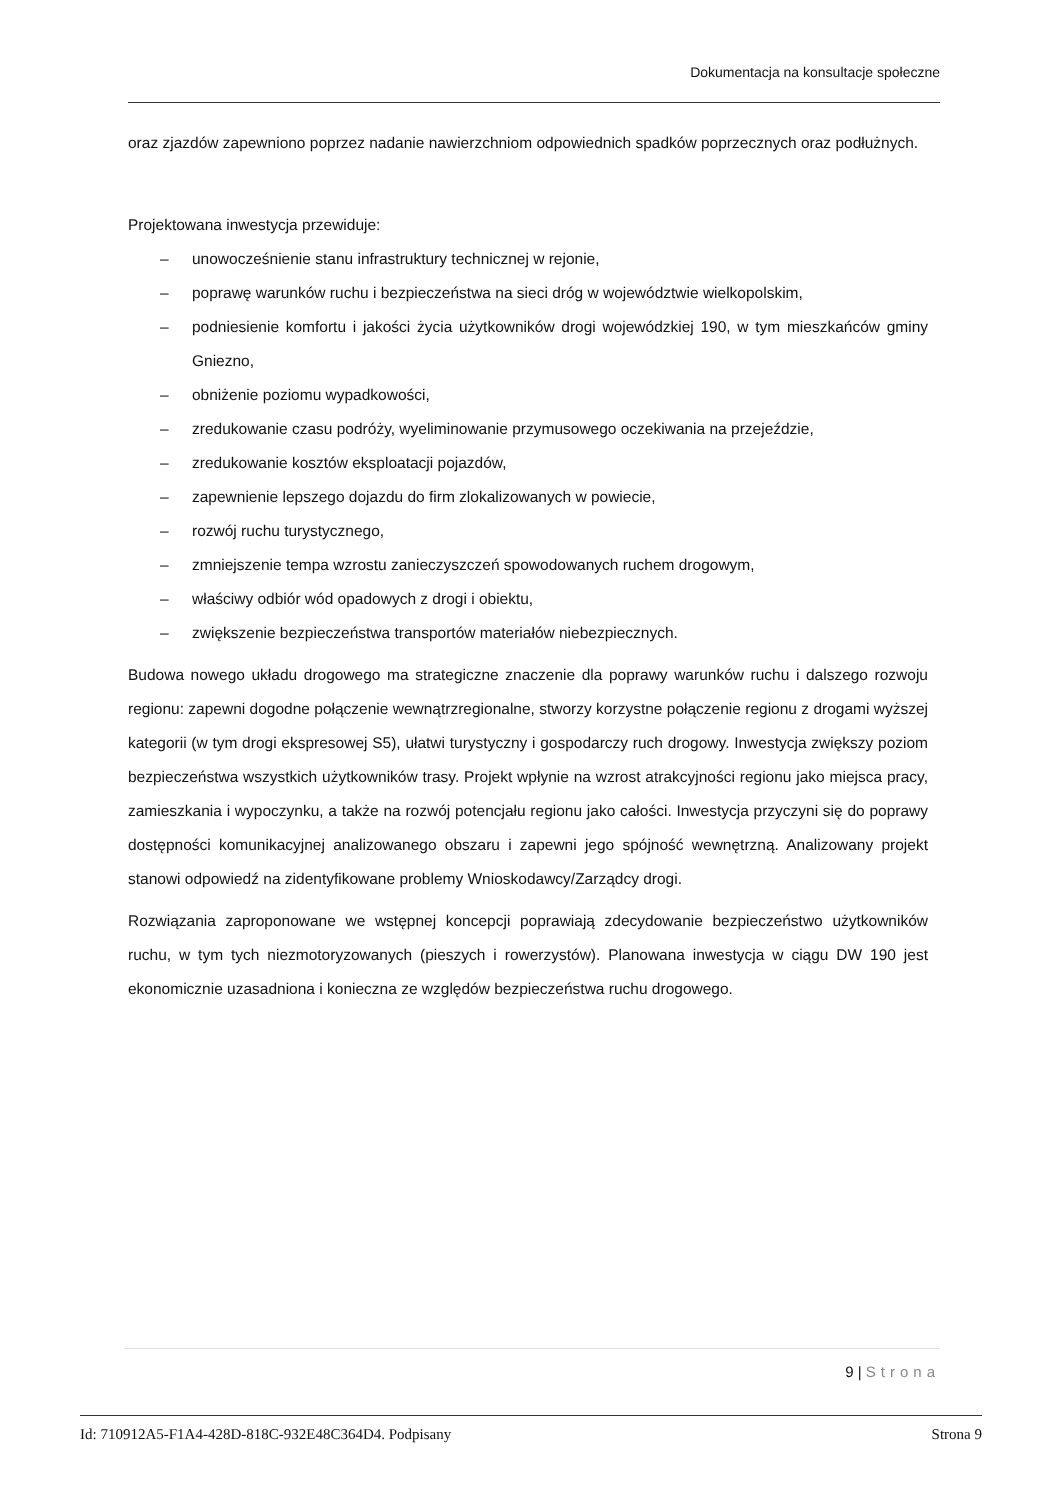Dokumentacja na konsultacje społeczne
oraz zjazdów zapewniono poprzez nadanie nawierzchniom odpowiednich spadków poprzecznych oraz podłużnych.
Projektowana inwestycja przewiduje:
– unowocześnienie stanu infrastruktury technicznej w rejonie,
– poprawę warunków ruchu i bezpieczeństwa na sieci dróg w województwie wielkopolskim,
– podniesienie komfortu i jakości życia użytkowników drogi wojewódzkiej 190, w tym mieszkańców gminy Gniezno,
– obniżenie poziomu wypadkowości,
– zredukowanie czasu podróży, wyeliminowanie przymusowego oczekiwania na przejeździe,
– zredukowanie kosztów eksploatacji pojazdów,
– zapewnienie lepszego dojazdu do firm zlokalizowanych w powiecie,
– rozwój ruchu turystycznego,
– zmniejszenie tempa wzrostu zanieczyszczeń spowodowanych ruchem drogowym,
– właściwy odbiór wód opadowych z drogi i obiektu,
– zwiększenie bezpieczeństwa transportów materiałów niebezpiecznych.
Budowa nowego układu drogowego ma strategiczne znaczenie dla poprawy warunków ruchu i dalszego rozwoju regionu: zapewni dogodne połączenie wewnątrzregionalne, stworzy korzystne połączenie regionu z drogami wyższej kategorii (w tym drogi ekspresowej S5), ułatwi turystyczny i gospodarczy ruch drogowy. Inwestycja zwiększy poziom bezpieczeństwa wszystkich użytkowników trasy. Projekt wpłynie na wzrost atrakcyjności regionu jako miejsca pracy, zamieszkania i wypoczynku, a także na rozwój potencjału regionu jako całości. Inwestycja przyczyni się do poprawy dostępności komunikacyjnej analizowanego obszaru i zapewni jego spójność wewnętrzną. Analizowany projekt stanowi odpowiedź na zidentyfikowane problemy Wnioskodawcy/Zarządcy drogi.
Rozwiązania zaproponowane we wstępnej koncepcji poprawiają zdecydowanie bezpieczeństwo użytkowników ruchu, w tym tych niezmotoryzowanych (pieszych i rowerzystów). Planowana inwestycja w ciągu DW 190 jest ekonomicznie uzasadniona i konieczna ze względów bezpieczeństwa ruchu drogowego.
9 | Strona
Id: 710912A5-F1A4-428D-818C-932E48C364D4. Podpisany Strona 9